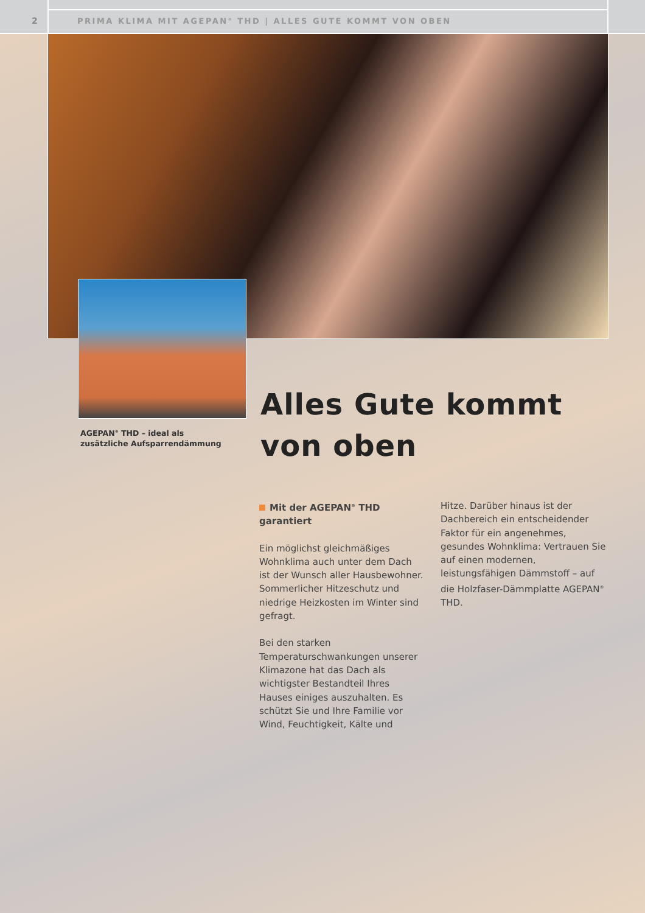2
PRIMA KLIMA MIT AGEPAN<sup>®</sup> THD | ALLES GUTE KOMMT VON OBEN
AGEPAN<sup>®</sup> THD – ideal als zusätzliche Aufsparrendämmung
Alles Gute kommt
von oben
Mit der AGEPAN<sup>®</sup> THD garantiert
Ein möglichst gleichmäßiges Wohnklima auch unter dem Dach ist der Wunsch aller Hausbewohner. Sommerlicher Hitzeschutz und niedrige Heizkosten im Winter sind gefragt.
Bei den starken Temperaturschwankungen unserer Klimazone hat das Dach als wichtigster Bestandteil Ihres Hauses einiges auszuhalten. Es schützt Sie und Ihre Familie vor Wind, Feuchtigkeit, Kälte und
Hitze. Darüber hinaus ist der Dachbereich ein entscheidender Faktor für ein angenehmes, gesundes Wohnklima: Vertrauen Sie auf einen modernen, leistungsfähigen Dämmstoff – auf die Holzfaser-Dämmplatte AGEPAN<sup>®</sup> THD.